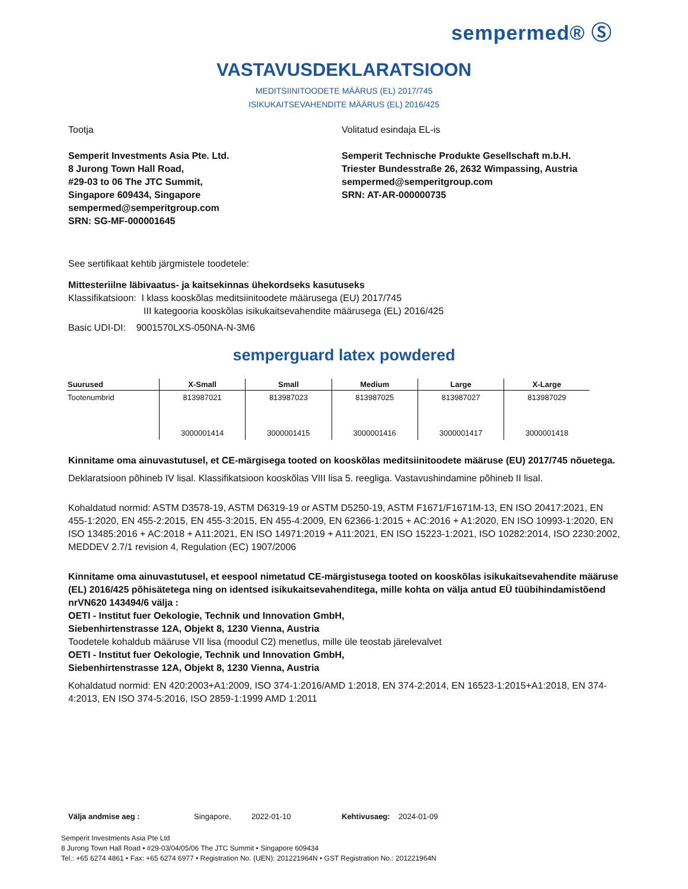sempermed® Ⓢ
VASTAVUSDEKLARATSIOON
MEDITSIINITOODETE MÄÄRUS (EL) 2017/745
ISIKUKAITSEVAHENDITE MÄÄRUS (EL) 2016/425
Tootja
Semperit Investments Asia Pte. Ltd.
8 Jurong Town Hall Road,
#29-03 to 06 The JTC Summit,
Singapore 609434, Singapore
sempermed@semperitgroup.com
SRN: SG-MF-000001645
Volitatud esindaja EL-is
Semperit Technische Produkte Gesellschaft m.b.H.
Triester Bundesstraße 26, 2632 Wimpassing, Austria
sempermed@semperitgroup.com
SRN: AT-AR-000000735
See sertifikaat kehtib järgmistele toodetele:
Mittesteriilne läbivaatus- ja kaitsekinnas ühekordseks kasutuseks
Klassifikatsioon: I klass kooskõlas meditsiinitoodete määrusega (EU) 2017/745
III kategooria kooskõlas isikukaitsevahendite määrusega (EL) 2016/425
Basic UDI-DI: 9001570LXS-050NA-N-3M6
semperguard latex powdered
| Suurused | X-Small | Small | Medium | Large | X-Large |
| --- | --- | --- | --- | --- | --- |
| Tootenumbrid | 813987021 3000001414 | 813987023 3000001415 | 813987025 3000001416 | 813987027 3000001417 | 813987029 3000001418 |
Kinnitame oma ainuvastutusel, et CE-märgisega tooted on kooskõlas meditsiinitoodete määruse (EU) 2017/745 nõuetega.
Deklaratsioon põhineb IV lisal. Klassifikatsioon kooskõlas VIII lisa 5. reegliga. Vastavushindamine põhineb II lisal.
Kohaldatud normid: ASTM D3578-19, ASTM D6319-19 or ASTM D5250-19, ASTM F1671/F1671M-13, EN ISO 20417:2021, EN 455-1:2020, EN 455-2:2015, EN 455-3:2015, EN 455-4:2009, EN 62366-1:2015 + AC:2016 + A1:2020, EN ISO 10993-1:2020, EN ISO 13485:2016 + AC:2018 + A11:2021, EN ISO 14971:2019 + A11:2021, EN ISO 15223-1:2021, ISO 10282:2014, ISO 2230:2002, MEDDEV 2.7/1 revision 4, Regulation (EC) 1907/2006
Kinnitame oma ainuvastutusel, et eespool nimetatud CE-märgistusega tooted on kooskõlas isikukaitsevahendite määruse (EL) 2016/425 põhisätetega ning on identsed isikukaitsevahenditega, mille kohta on välja antud EÜ tüübihindamistõend nrVN620 143494/6 välja :
OETI - Institut fuer Oekologie, Technik und Innovation GmbH,
Siebenhirtenstrasse 12A, Objekt 8, 1230 Vienna, Austria
Toodetele kohaldub määruse VII lisa (moodul C2) menetlus, mille üle teostab järelevalvet
OETI - Institut fuer Oekologie, Technik und Innovation GmbH,
Siebenhirtenstrasse 12A, Objekt 8, 1230 Vienna, Austria
Kohaldatud normid: EN 420:2003+A1:2009, ISO 374-1:2016/AMD 1:2018, EN 374-2:2014, EN 16523-1:2015+A1:2018, EN 374-4:2013, EN ISO 374-5:2016, ISO 2859-1:1999 AMD 1:2011
Välja andmise aeg : Singapore, 2022-01-10 Kehtivusaeg: 2024-01-09
Semperit Investments Asia Pte Ltd
8 Jurong Town Hall Road • #29-03/04/05/06 The JTC Summit • Singapore 609434
Tel.: +65 6274 4861 • Fax: +65 6274 6977 • Registration No. (UEN): 201221964N • GST Registration No.: 201221964N